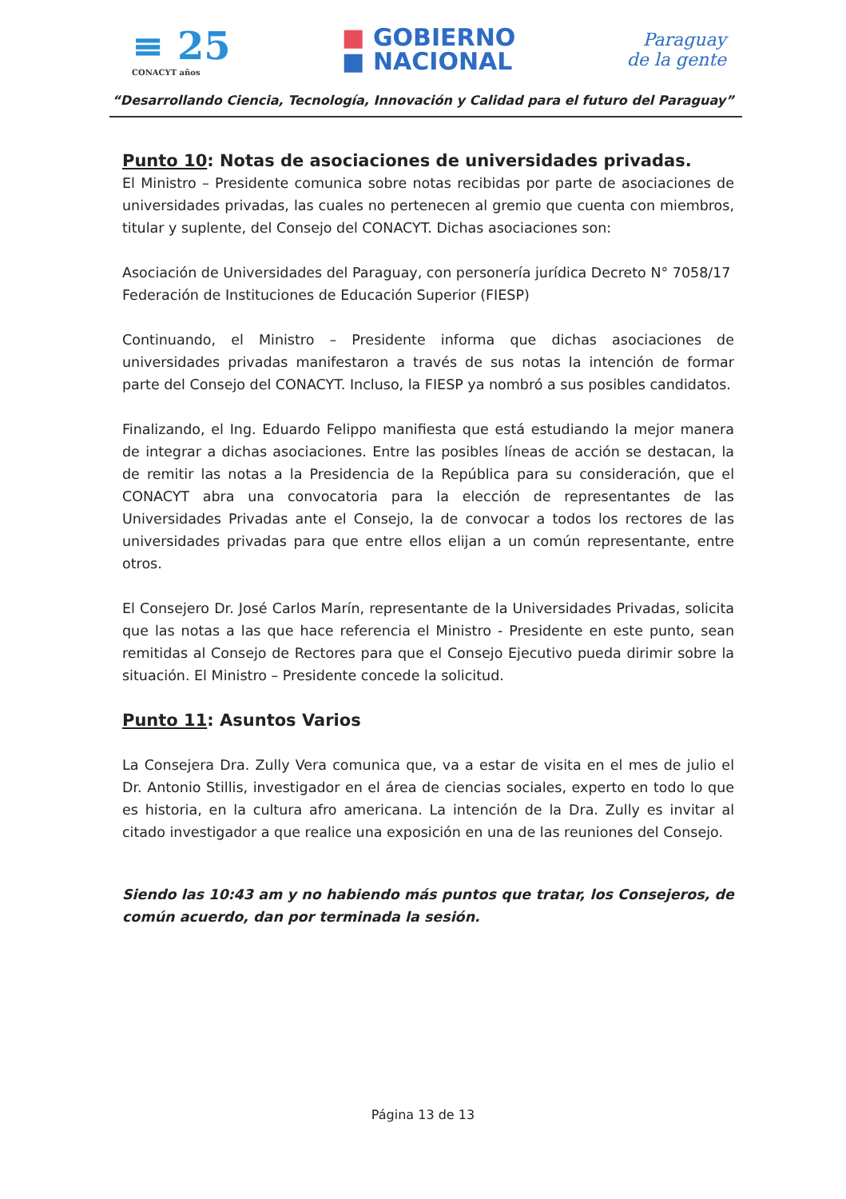≡ 25
CONACYT años
■ GOBIERNO
■ NACIONAL
Paraguay
de la gente
“Desarrollando Ciencia, Tecnología, Innovación y Calidad para el futuro del Paraguay”
Punto 10: Notas de asociaciones de universidades privadas.
El Ministro – Presidente comunica sobre notas recibidas por parte de asociaciones de universidades privadas, las cuales no pertenecen al gremio que cuenta con miembros, titular y suplente, del Consejo del CONACYT. Dichas asociaciones son:
Asociación de Universidades del Paraguay, con personería jurídica Decreto N° 7058/17
Federación de Instituciones de Educación Superior (FIESP)
Continuando, el Ministro – Presidente informa que dichas asociaciones de universidades privadas manifestaron a través de sus notas la intención de formar parte del Consejo del CONACYT. Incluso, la FIESP ya nombró a sus posibles candidatos.
Finalizando, el Ing. Eduardo Felippo manifiesta que está estudiando la mejor manera de integrar a dichas asociaciones. Entre las posibles líneas de acción se destacan, la de remitir las notas a la Presidencia de la República para su consideración, que el CONACYT abra una convocatoria para la elección de representantes de las Universidades Privadas ante el Consejo, la de convocar a todos los rectores de las universidades privadas para que entre ellos elijan a un común representante, entre otros.
El Consejero Dr. José Carlos Marín, representante de la Universidades Privadas, solicita que las notas a las que hace referencia el Ministro - Presidente en este punto, sean remitidas al Consejo de Rectores para que el Consejo Ejecutivo pueda dirimir sobre la situación. El Ministro – Presidente concede la solicitud.
Punto 11: Asuntos Varios
La Consejera Dra. Zully Vera comunica que, va a estar de visita en el mes de julio el Dr. Antonio Stillis, investigador en el área de ciencias sociales, experto en todo lo que es historia, en la cultura afro americana. La intención de la Dra. Zully es invitar al citado investigador a que realice una exposición en una de las reuniones del Consejo.
Siendo las 10:43 am y no habiendo más puntos que tratar, los Consejeros, de común acuerdo, dan por terminada la sesión.
Página 13 de 13